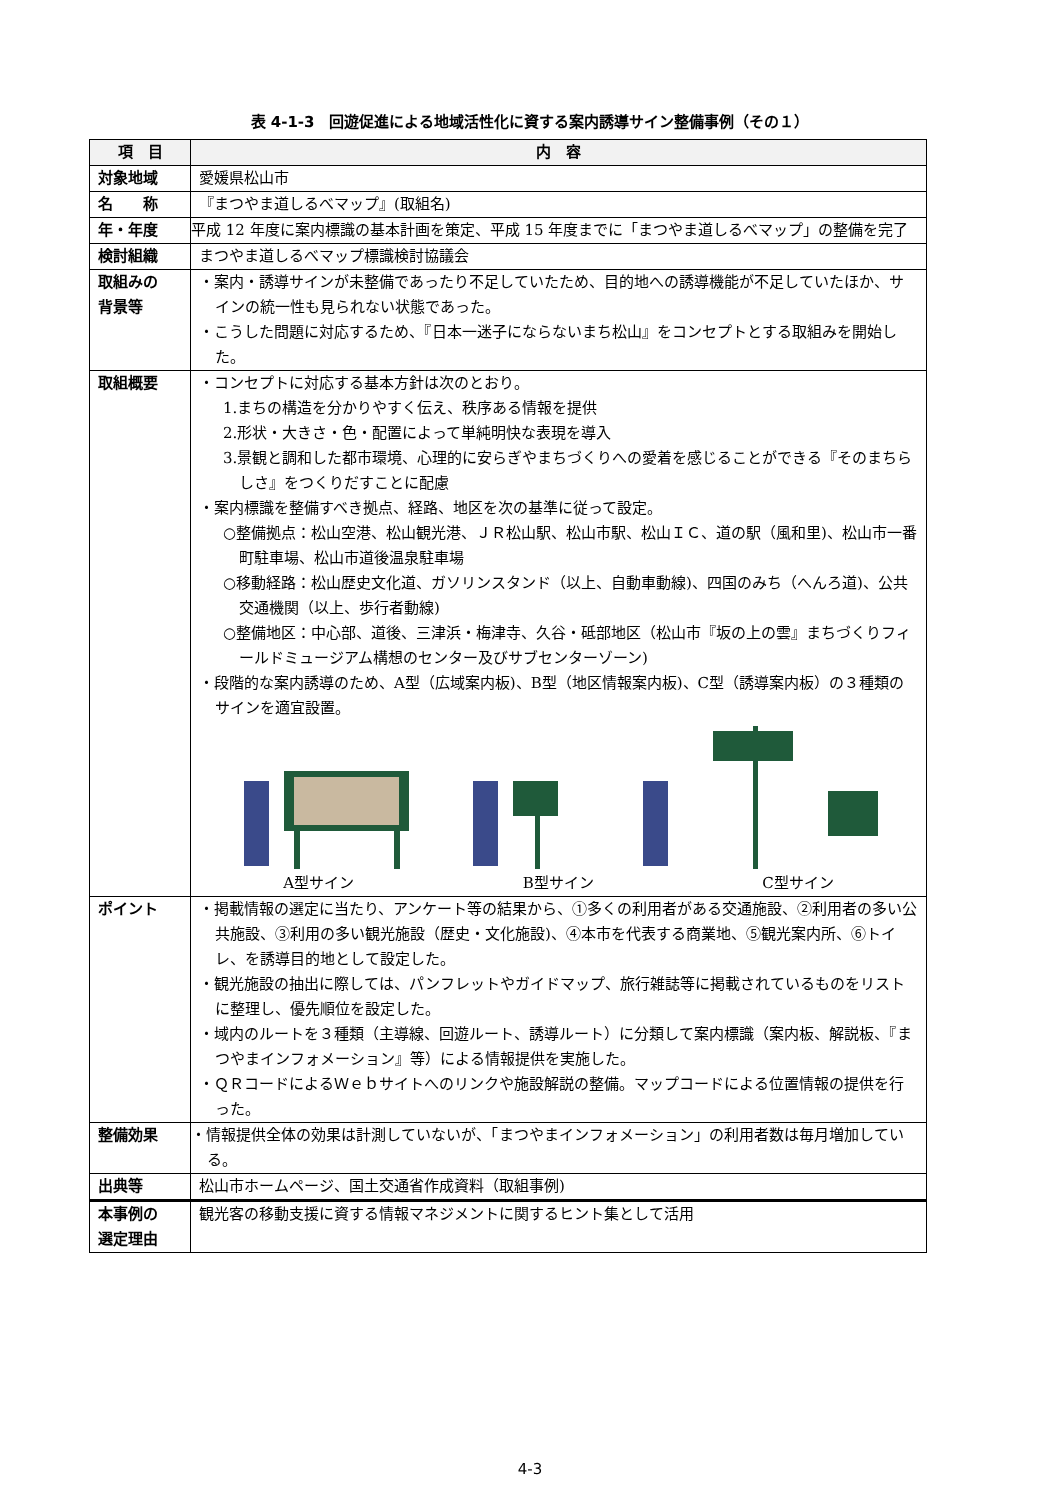表 4-1-3　回遊促進による地域活性化に資する案内誘導サイン整備事例（その１）
| 項 目 | 内 容 |
| --- | --- |
| 対象地域 | 愛媛県松山市 |
| 名 称 | 『まつやま道しるべマップ』(取組名) |
| 年・年度 | 平成 12 年度に案内標識の基本計画を策定、平成 15 年度までに「まつやま道しるべマップ」の整備を完了 |
| 検討組織 | まつやま道しるべマップ標識検討協議会 |
| 取組みの 背景等 | ・案内・誘導サインが未整備であったり不足していたため、目的地への誘導機能が不足していたほか、サインの統一性も見られない状態であった。 ・こうした問題に対応するため、『日本一迷子にならないまち松山』をコンセプトとする取組みを開始した。 |
| 取組概要 | ・コンセプトに対応する基本方針は次のとおり。 1.まちの構造を分かりやすく伝え、秩序ある情報を提供 2.形状・大きさ・色・配置によって単純明快な表現を導入 3.景観と調和した都市環境、心理的に安らぎやまちづくりへの愛着を感じることができる『そのまちらしさ』をつくりだすことに配慮 ・案内標識を整備すべき拠点、経路、地区を次の基準に従って設定。 ○整備拠点：松山空港、松山観光港、ＪＲ松山駅、松山市駅、松山ＩＣ、道の駅（風和里)、松山市一番町駐車場、松山市道後温泉駐車場 ○移動経路：松山歴史文化道、ガソリンスタンド（以上、自動車動線)、四国のみち（へんろ道)、公共交通機関（以上、歩行者動線) ○整備地区：中心部、道後、三津浜・梅津寺、久谷・砥部地区（松山市『坂の上の雲』まちづくりフィールドミュージアム構想のセンター及びサブセンターゾーン) ・段階的な案内誘導のため、A型（広域案内板)、B型（地区情報案内板)、C型（誘導案内板）の３種類のサインを適宜設置。 A型サイン B型サイン C型サイン |
| ポイント | ・掲載情報の選定に当たり、アンケート等の結果から、①多くの利用者がある交通施設、②利用者の多い公共施設、③利用の多い観光施設（歴史・文化施設)、④本市を代表する商業地、⑤観光案内所、⑥トイレ、を誘導目的地として設定した。 ・観光施設の抽出に際しては、パンフレットやガイドマップ、旅行雑誌等に掲載されているものをリストに整理し、優先順位を設定した。 ・域内のルートを３種類（主導線、回遊ルート、誘導ルート）に分類して案内標識（案内板、解説板、『まつやまインフォメーション』等）による情報提供を実施した。 ・ＱＲコードによるＷｅｂサイトへのリンクや施設解説の整備。マップコードによる位置情報の提供を行った。 |
| 整備効果 | ・情報提供全体の効果は計測していないが、「まつやまインフォメーション」の利用者数は毎月増加している。 |
| 出典等 | 松山市ホームページ、国土交通省作成資料（取組事例) |
| 本事例の 選定理由 | 観光客の移動支援に資する情報マネジメントに関するヒント集として活用 |
4-3